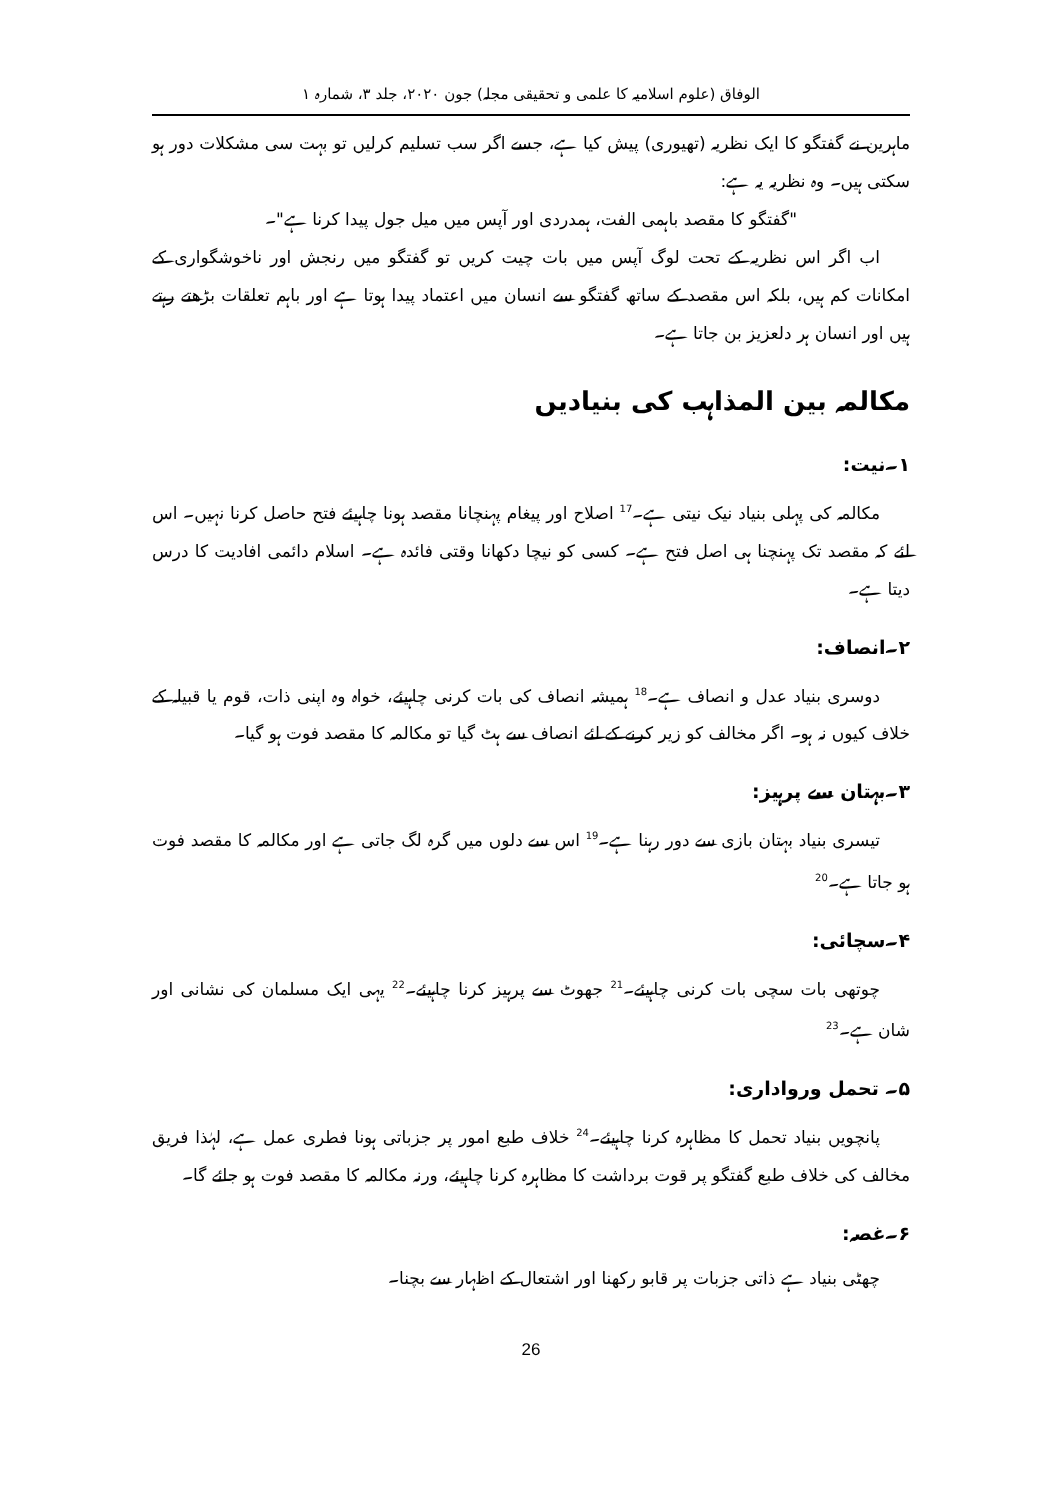الوفاق (علوم اسلامیہ کا علمی و تحقیقی مجلہ) جون ۲۰۲۰، جلد ۳، شمارہ ۱
ماہرین نے گفتگو کا ایک نظریہ (تھیوری) پیش کیا ہے، جسے اگر سب تسلیم کرلیں تو بہت سی مشکلات دور ہو سکتی ہیں۔ وہ نظریہ یہ ہے:
"گفتگو کا مقصد باہمی الفت، ہمدردی اور آپس میں میل جول پیدا کرنا ہے"۔
اب اگر اس نظریہ کے تحت لوگ آپس میں بات چیت کریں تو گفتگو میں رنجش اور ناخوشگواری کے امکانات کم ہیں، بلکہ اس مقصد کے ساتھ گفتگو سے انسان میں اعتماد پیدا ہوتا ہے اور باہم تعلقات بڑھتے رہتے ہیں اور انسان ہر دلعزیز بن جاتا ہے۔
مکالمہ بین المذاہب کی بنیادیں
۱۔نیت:
مکالمہ کی پہلی بنیاد نیک نیتی ہے۔<sup>17</sup> اصلاح اور پیغام پہنچانا مقصد ہونا چاہیئے فتح حاصل کرنا نہیں۔ اس لئے کہ مقصد تک پہنچنا ہی اصل فتح ہے۔ کسی کو نیچا دکھانا وقتی فائدہ ہے۔ اسلام دائمی افادیت کا درس دیتا ہے۔
۲۔انصاف:
دوسری بنیاد عدل و انصاف ہے۔<sup>18</sup> ہمیشہ انصاف کی بات کرنی چاہیئے، خواہ وہ اپنی ذات، قوم یا قبیلہ کے خلاف کیوں نہ ہو۔ اگر مخالف کو زیر کرنے کے لئے انصاف سے ہٹ گیا تو مکالمہ کا مقصد فوت ہو گیا۔
۳۔بہتان سے پرہیز:
تیسری بنیاد بہتان بازی سے دور رہنا ہے۔<sup>19</sup> اس سے دلوں میں گرہ لگ جاتی ہے اور مکالمہ کا مقصد فوت ہو جاتا ہے۔<sup>20</sup>
۴۔سچائی:
چوتھی بات سچی بات کرنی چاہیئے۔<sup>21</sup> جھوٹ سے پرہیز کرنا چاہیئے۔<sup>22</sup> یہی ایک مسلمان کی نشانی اور شان ہے۔<sup>23</sup>
۵۔ تحمل ورواداری:
پانچویں بنیاد تحمل کا مظاہرہ کرنا چاہیئے۔<sup>24</sup> خلاف طبع امور پر جزباتی ہونا فطری عمل ہے، لہٰذا فریق مخالف کی خلاف طبع گفتگو پر قوت برداشت کا مظاہرہ کرنا چاہیئے، ورنہ مکالمہ کا مقصد فوت ہو جائے گا۔
۶۔غصہ:
چھٹی بنیاد ہے ذاتی جزبات پر قابو رکھنا اور اشتعال کے اظہار سے بچنا۔
26